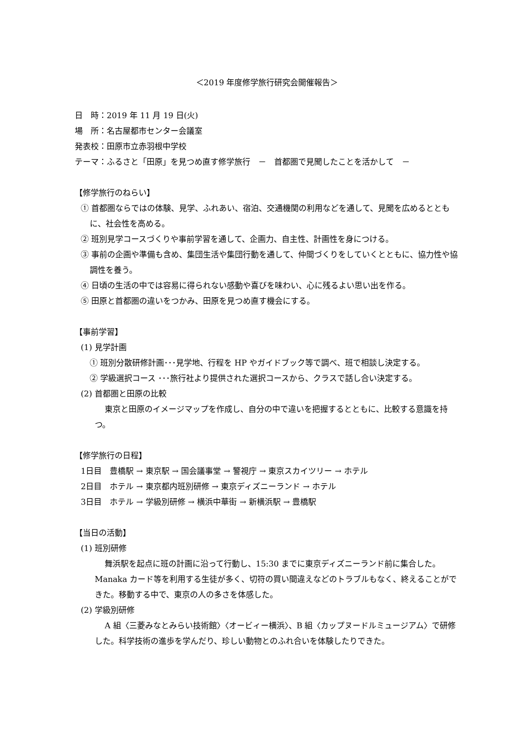＜2019 年度修学旅行研究会開催報告＞
日　時：2019 年 11 月 19 日(火)
場　所：名古屋都市センター会議室
発表校：田原市立赤羽根中学校
テーマ：ふるさと「田原」を見つめ直す修学旅行　－　首都圏で見聞したことを活かして　－
【修学旅行のねらい】
① 首都圏ならではの体験、見学、ふれあい、宿泊、交通機関の利用などを通して、見聞を広めるとともに、社会性を高める。
② 班別見学コースづくりや事前学習を通して、企画力、自主性、計画性を身につける。
③ 事前の企画や準備も含め、集団生活や集団行動を通して、仲間づくりをしていくとともに、協力性や協調性を養う。
④ 日頃の生活の中では容易に得られない感動や喜びを味わい、心に残るよい思い出を作る。
⑤ 田原と首都圏の違いをつかみ、田原を見つめ直す機会にする。
【事前学習】
(1) 見学計画
① 班別分散研修計画･･･見学地、行程を HP やガイドブック等で調べ、班で相談し決定する。
② 学級選択コース ･･･旅行社より提供された選択コースから、クラスで話し合い決定する。
(2) 首都圏と田原の比較
東京と田原のイメージマップを作成し、自分の中で違いを把握するとともに、比較する意識を持つ。
【修学旅行の日程】
1日目　豊橋駅 → 東京駅 → 国会議事堂 → 警視庁 → 東京スカイツリー → ホテル
2日目　ホテル → 東京都内班別研修 → 東京ディズニーランド → ホテル
3日目　ホテル → 学級別研修 → 横浜中華街 → 新横浜駅 → 豊橋駅
【当日の活動】
(1) 班別研修
舞浜駅を起点に班の計画に沿って行動し、15:30 までに東京ディズニーランド前に集合した。Manaka カード等を利用する生徒が多く、切符の買い間違えなどのトラブルもなく、終えることができた。移動する中で、東京の人の多さを体感した。
(2) 学級別研修
A 組〈三菱みなとみらい技術館〉〈オービィー横浜〉、B 組〈カップヌードルミュージアム〉で研修した。科学技術の進歩を学んだり、珍しい動物とのふれ合いを体験したりできた。